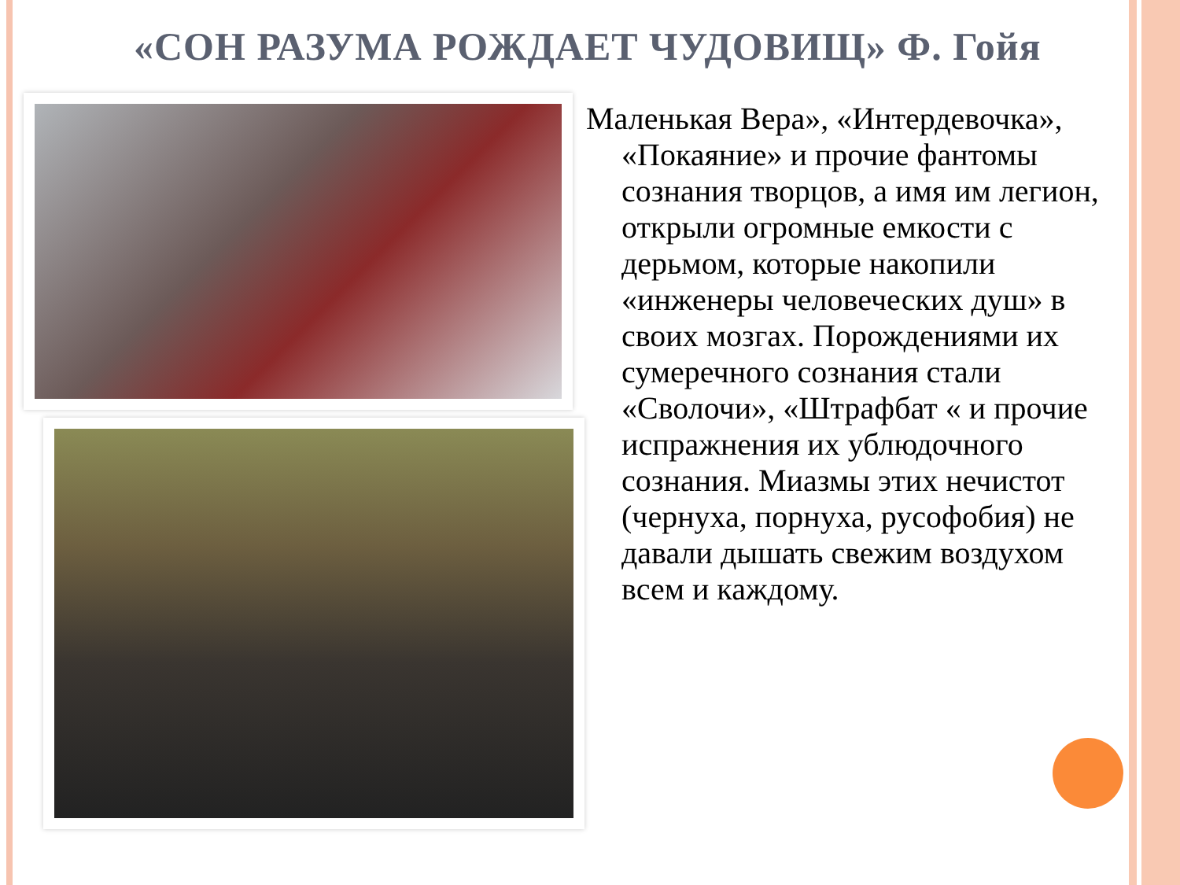«СОН РАЗУМА РОЖДАЕТ ЧУДОВИЩ» Ф. Гойя
Маленькая Вера», «Интердевочка», «Покаяние» и прочие фантомы сознания творцов, а имя им легион, открыли огромные емкости с дерьмом, которые накопили «инженеры человеческих душ» в своих мозгах. Порождениями их сумеречного сознания стали «Сволочи», «Штрафбат « и прочие испражнения их ублюдочного сознания. Миазмы этих нечистот (чернуха, порнуха, русофобия) не давали дышать свежим воздухом всем и каждому.